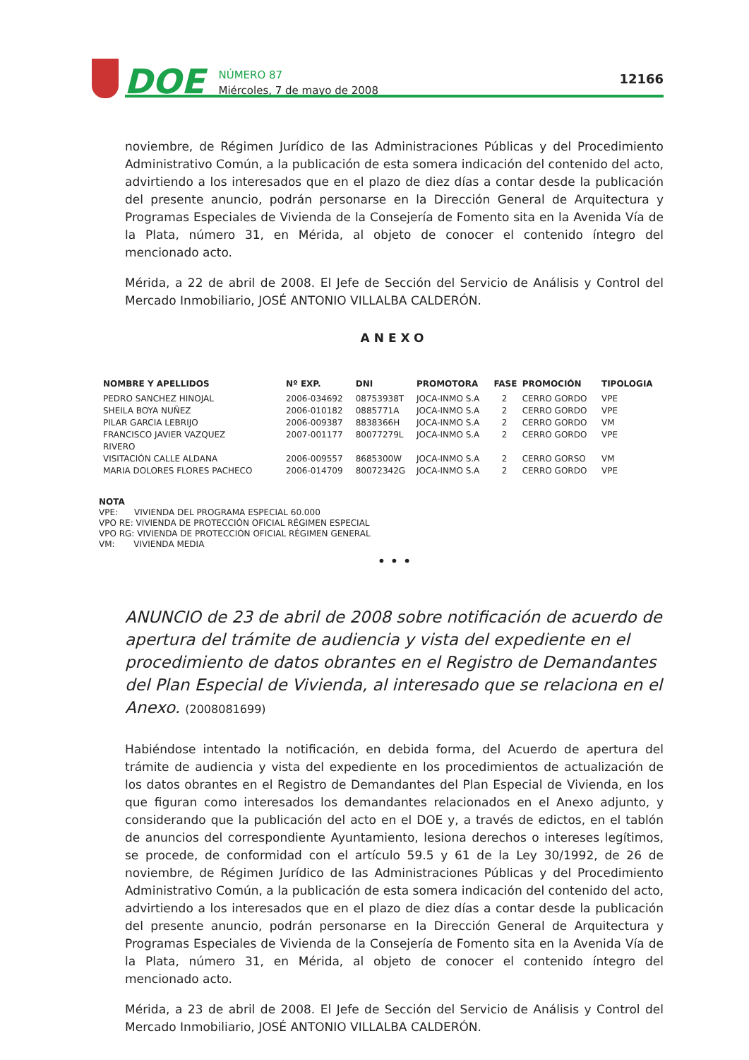DOE
NÚMERO 87
Miércoles, 7 de mayo de 2008
12166
noviembre, de Régimen Jurídico de las Administraciones Públicas y del Procedimiento Administrativo Común, a la publicación de esta somera indicación del contenido del acto, advirtiendo a los interesados que en el plazo de diez días a contar desde la publicación del presente anuncio, podrán personarse en la Dirección General de Arquitectura y Programas Especiales de Vivienda de la Consejería de Fomento sita en la Avenida Vía de la Plata, número 31, en Mérida, al objeto de conocer el contenido íntegro del mencionado acto.
Mérida, a 22 de abril de 2008. El Jefe de Sección del Servicio de Análisis y Control del Mercado Inmobiliario, JOSÉ ANTONIO VILLALBA CALDERÓN.
ANEXO
| NOMBRE Y APELLIDOS | Nº EXP. | DNI | PROMOTORA | FASE | PROMOCIÓN | TIPOLOGIA |
| --- | --- | --- | --- | --- | --- | --- |
| PEDRO SANCHEZ HINOJAL | 2006-034692 | 08753938T | JOCA-INMO S.A | 2 | CERRO GORDO | VPE |
| SHEILA BOYA NUÑEZ | 2006-010182 | 0885771A | JOCA-INMO S.A | 2 | CERRO GORDO | VPE |
| PILAR GARCIA LEBRIJO | 2006-009387 | 8838366H | JOCA-INMO S.A | 2 | CERRO GORDO | VM |
| FRANCISCO JAVIER VAZQUEZ RIVERO | 2007-001177 | 80077279L | JOCA-INMO S.A | 2 | CERRO GORDO | VPE |
| VISITACIÓN CALLE ALDANA | 2006-009557 | 8685300W | JOCA-INMO S.A | 2 | CERRO GORSO | VM |
| MARIA DOLORES FLORES PACHECO | 2006-014709 | 80072342G | JOCA-INMO S.A | 2 | CERRO GORDO | VPE |
NOTA
VPE: VIVIENDA DEL PROGRAMA ESPECIAL 60.000
VPO RE: VIVIENDA DE PROTECCIÓN OFICIAL RÉGIMEN ESPECIAL
VPO RG: VIVIENDA DE PROTECCIÓN OFICIAL RÉGIMEN GENERAL
VM: VIVIENDA MEDIA
• • •
ANUNCIO de 23 de abril de 2008 sobre notificación de acuerdo de apertura del trámite de audiencia y vista del expediente en el procedimiento de datos obrantes en el Registro de Demandantes del Plan Especial de Vivienda, al interesado que se relaciona en el Anexo. (2008081699)
Habiéndose intentado la notificación, en debida forma, del Acuerdo de apertura del trámite de audiencia y vista del expediente en los procedimientos de actualización de los datos obrantes en el Registro de Demandantes del Plan Especial de Vivienda, en los que figuran como interesados los demandantes relacionados en el Anexo adjunto, y considerando que la publicación del acto en el DOE y, a través de edictos, en el tablón de anuncios del correspondiente Ayuntamiento, lesiona derechos o intereses legítimos, se procede, de conformidad con el artículo 59.5 y 61 de la Ley 30/1992, de 26 de noviembre, de Régimen Jurídico de las Administraciones Públicas y del Procedimiento Administrativo Común, a la publicación de esta somera indicación del contenido del acto, advirtiendo a los interesados que en el plazo de diez días a contar desde la publicación del presente anuncio, podrán personarse en la Dirección General de Arquitectura y Programas Especiales de Vivienda de la Consejería de Fomento sita en la Avenida Vía de la Plata, número 31, en Mérida, al objeto de conocer el contenido íntegro del mencionado acto.
Mérida, a 23 de abril de 2008. El Jefe de Sección del Servicio de Análisis y Control del Mercado Inmobiliario, JOSÉ ANTONIO VILLALBA CALDERÓN.